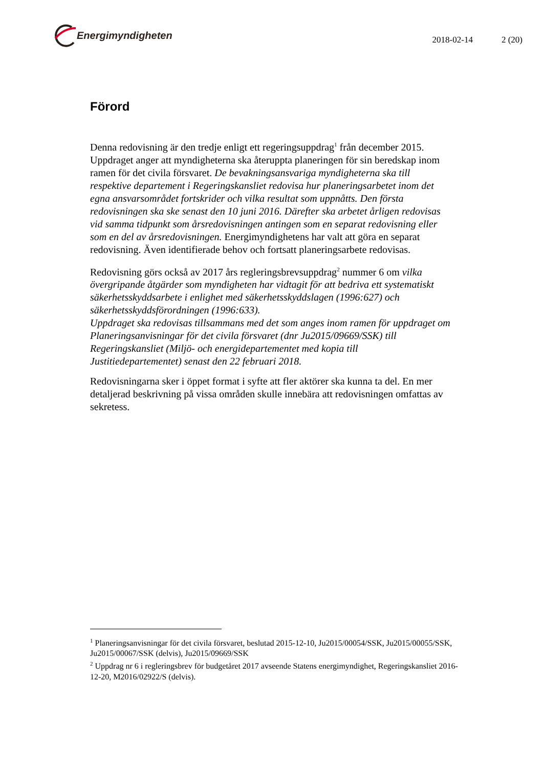Energimyndigheten
2018-02-14 2 (20)
Förord
Denna redovisning är den tredje enligt ett regeringsuppdrag<sup>1</sup> från december 2015. Uppdraget anger att myndigheterna ska återuppta planeringen för sin beredskap inom ramen för det civila försvaret. De bevakningsansvariga myndigheterna ska till respektive departement i Regeringskansliet redovisa hur planeringsarbetet inom det egna ansvarsområdet fortskrider och vilka resultat som uppnåtts. Den första redovisningen ska ske senast den 10 juni 2016. Därefter ska arbetet årligen redovisas vid samma tidpunkt som årsredovisningen antingen som en separat redovisning eller som en del av årsredovisningen. Energimyndighetens har valt att göra en separat redovisning. Även identifierade behov och fortsatt planeringsarbete redovisas.
Redovisning görs också av 2017 års regleringsbrevsuppdrag<sup>2</sup> nummer 6 om vilka övergripande åtgärder som myndigheten har vidtagit för att bedriva ett systematiskt säkerhetsskyddsarbete i enlighet med säkerhetsskyddslagen (1996:627) och säkerhetsskyddsförordningen (1996:633).
Uppdraget ska redovisas tillsammans med det som anges inom ramen för uppdraget om Planeringsanvisningar för det civila försvaret (dnr Ju2015/09669/SSK) till Regeringskansliet (Miljö- och energidepartementet med kopia till Justitiedepartementet) senast den 22 februari 2018.
Redovisningarna sker i öppet format i syfte att fler aktörer ska kunna ta del. En mer detaljerad beskrivning på vissa områden skulle innebära att redovisningen omfattas av sekretess.
<sup>1</sup> Planeringsanvisningar för det civila försvaret, beslutad 2015-12-10, Ju2015/00054/SSK, Ju2015/00055/SSK, Ju2015/00067/SSK (delvis), Ju2015/09669/SSK
<sup>2</sup> Uppdrag nr 6 i regleringsbrev för budgetåret 2017 avseende Statens energimyndighet, Regeringskansliet 2016-12-20, M2016/02922/S (delvis).